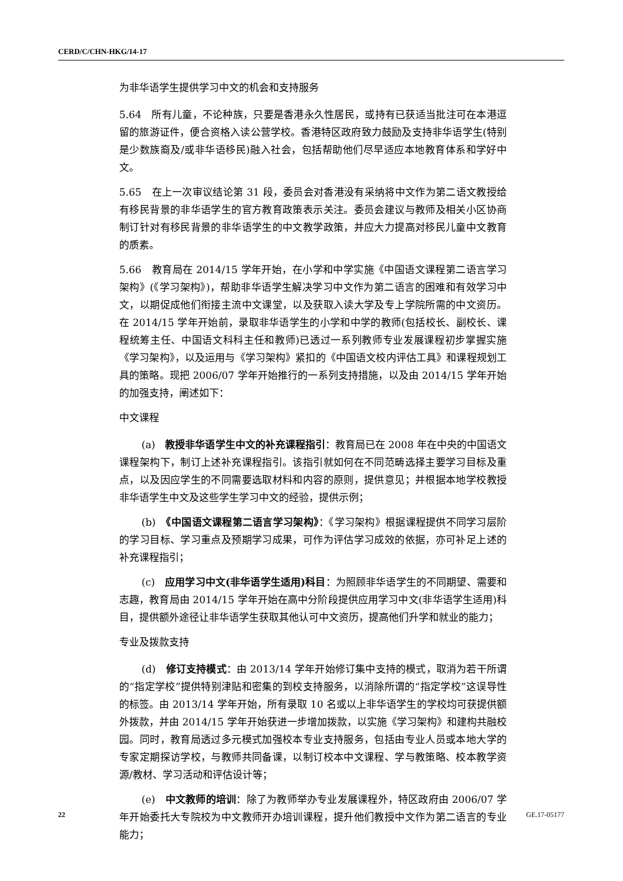CERD/C/CHN-HKG/14-17
为非华语学生提供学习中文的机会和支持服务
5.64　所有儿童，不论种族，只要是香港永久性居民，或持有已获适当批注可在本港逗留的旅游证件，便合资格入读公营学校。香港特区政府致力鼓励及支持非华语学生(特别是少数族裔及/或非华语移民)融入社会，包括帮助他们尽早适应本地教育体系和学好中文。
5.65　在上一次审议结论第 31 段，委员会对香港没有采纳将中文作为第二语文教授给有移民背景的非华语学生的官方教育政策表示关注。委员会建议与教师及相关小区协商制订针对有移民背景的非华语学生的中文教学政策，并应大力提高对移民儿童中文教育的质素。
5.66　教育局在 2014/15 学年开始，在小学和中学实施《中国语文课程第二语言学习架构》(《学习架构》)，帮助非华语学生解决学习中文作为第二语言的困难和有效学习中文，以期促成他们衔接主流中文课堂，以及获取入读大学及专上学院所需的中文资历。在 2014/15 学年开始前，录取非华语学生的小学和中学的教师(包括校长、副校长、课程统筹主任、中国语文科科主任和教师)已透过一系列教师专业发展课程初步掌握实施《学习架构》，以及运用与《学习架构》紧扣的《中国语文校内评估工具》和课程规划工具的策略。现把 2006/07 学年开始推行的一系列支持措施，以及由 2014/15 学年开始的加强支持，阐述如下：
中文课程
(a)　教授非华语学生中文的补充课程指引：教育局已在 2008 年在中央的中国语文课程架构下，制订上述补充课程指引。该指引就如何在不同范畴选择主要学习目标及重点，以及因应学生的不同需要选取材料和内容的原则，提供意见；并根据本地学校教授非华语学生中文及这些学生学习中文的经验，提供示例；
(b)　《中国语文课程第二语言学习架构》：《学习架构》根据课程提供不同学习层阶的学习目标、学习重点及预期学习成果，可作为评估学习成效的依据，亦可补足上述的补充课程指引；
(c)　应用学习中文(非华语学生适用)科目：为照顾非华语学生的不同期望、需要和志趣，教育局由 2014/15 学年开始在高中分阶段提供应用学习中文(非华语学生适用)科目，提供额外途径让非华语学生获取其他认可中文资历，提高他们升学和就业的能力；
专业及拨款支持
(d)　修订支持模式：由 2013/14 学年开始修订集中支持的模式，取消为若干所谓的“指定学校”提供特别津贴和密集的到校支持服务，以消除所谓的“指定学校”这误导性的标签。由 2013/14 学年开始，所有录取 10 名或以上非华语学生的学校均可获提供额外拨款，并由 2014/15 学年开始获进一步增加拨款，以实施《学习架构》和建构共融校园。同时，教育局透过多元模式加强校本专业支持服务，包括由专业人员或本地大学的专家定期探访学校，与教师共同备课，以制订校本中文课程、学与教策略、校本教学资源/教材、学习活动和评估设计等；
(e)　中文教师的培训：除了为教师举办专业发展课程外，特区政府由 2006/07 学年开始委托大专院校为中文教师开办培训课程，提升他们教授中文作为第二语言的专业能力；
22 GE.17-05177